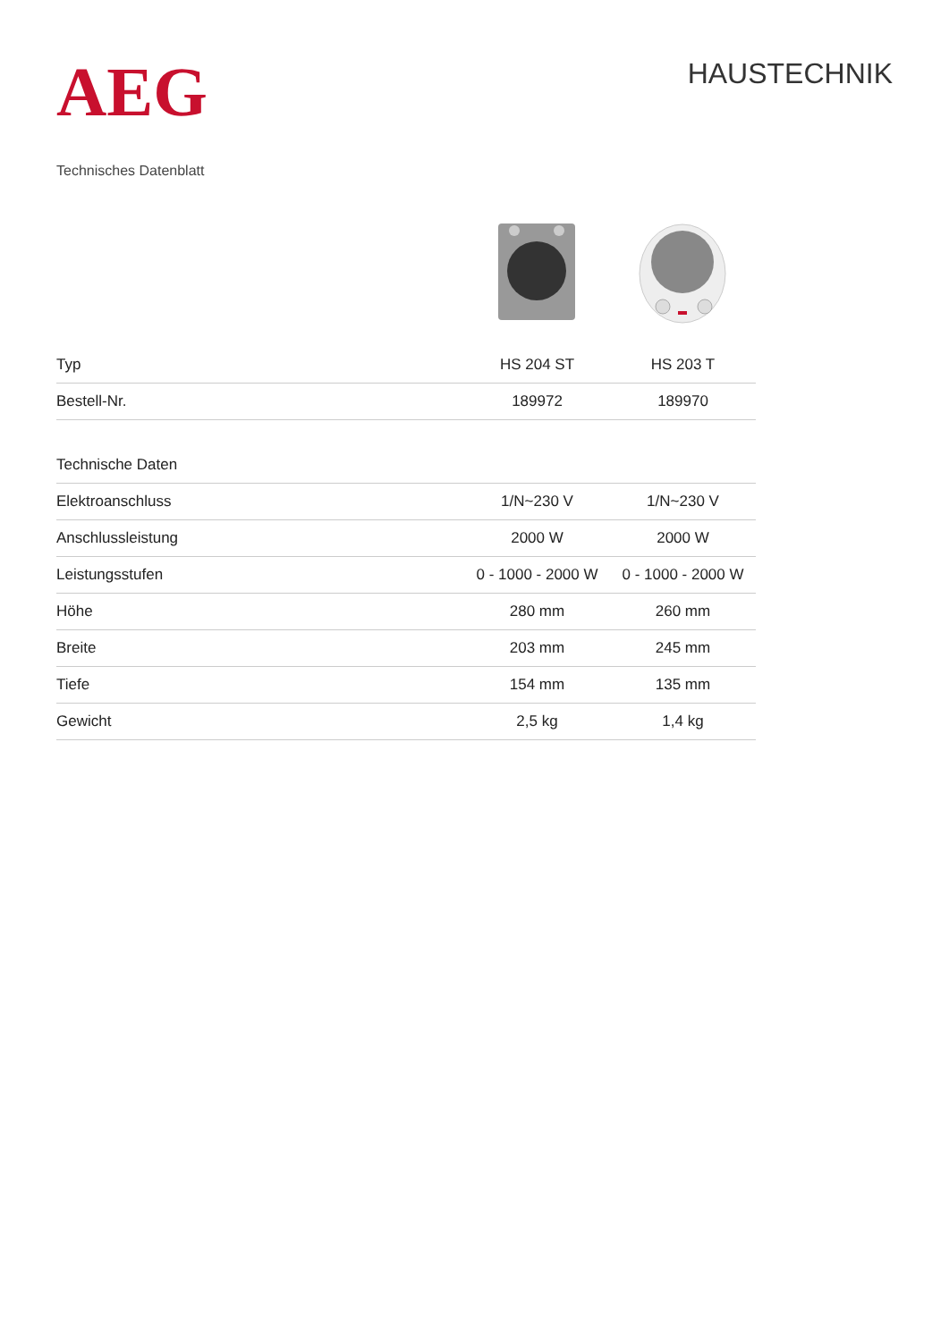AEG
HAUSTECHNIK
Technisches Datenblatt
| Typ | HS 204 ST | HS 203 T |
| --- | --- | --- |
| Bestell-Nr. | 189972 | 189970 |
| Technische Daten | | |
| Elektroanschluss | 1/N~230 V | 1/N~230 V |
| Anschlussleistung | 2000 W | 2000 W |
| Leistungsstufen | 0 - 1000 - 2000 W | 0 - 1000 - 2000 W |
| Höhe | 280 mm | 260 mm |
| Breite | 203 mm | 245 mm |
| Tiefe | 154 mm | 135 mm |
| Gewicht | 2,5 kg | 1,4 kg |